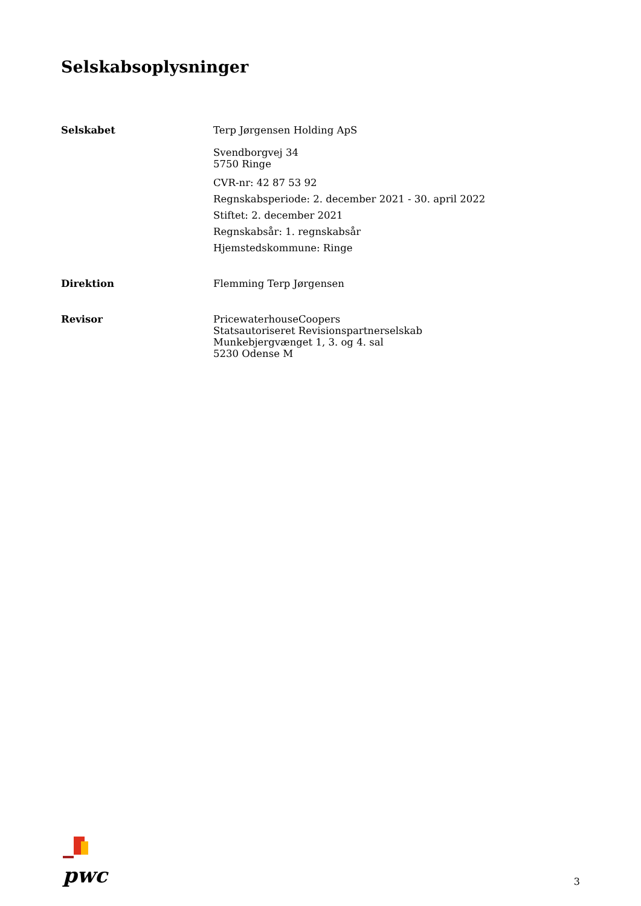Selskabsoplysninger
Selskabet Terp Jørgensen Holding ApS
Svendborgvej 34
5750 Ringe
CVR-nr: 42 87 53 92
Regnskabsperiode: 2. december 2021 - 30. april 2022
Stiftet: 2. december 2021
Regnskabsår: 1. regnskabsår
Hjemstedskommune: Ringe
Direktion Flemming Terp Jørgensen
Revisor PricewaterhouseCoopers
Statsautoriseret Revisionspartnerselskab
Munkebjergvænget 1, 3. og 4. sal
5230 Odense M
pwc
3